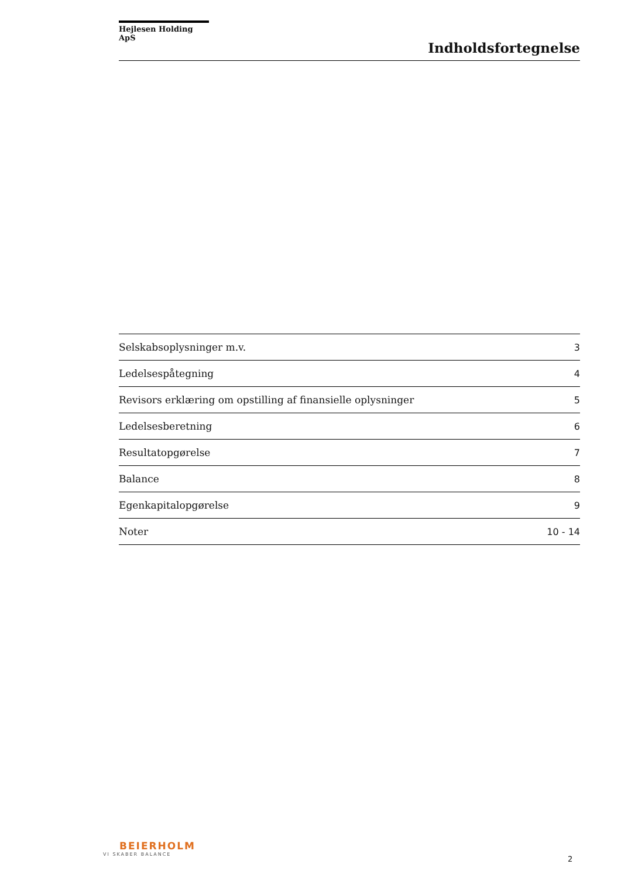Hejlesen Holding ApS
Indholdsfortegnelse
| Selskabsoplysninger m.v. | 3 |
| Ledelsespåtegning | 4 |
| Revisors erklæring om opstilling af finansielle oplysninger | 5 |
| Ledelsesberetning | 6 |
| Resultatopgørelse | 7 |
| Balance | 8 |
| Egenkapitalopgørelse | 9 |
| Noter | 10 - 14 |
BEIERHOLM
VI SKABER BALANCE
2